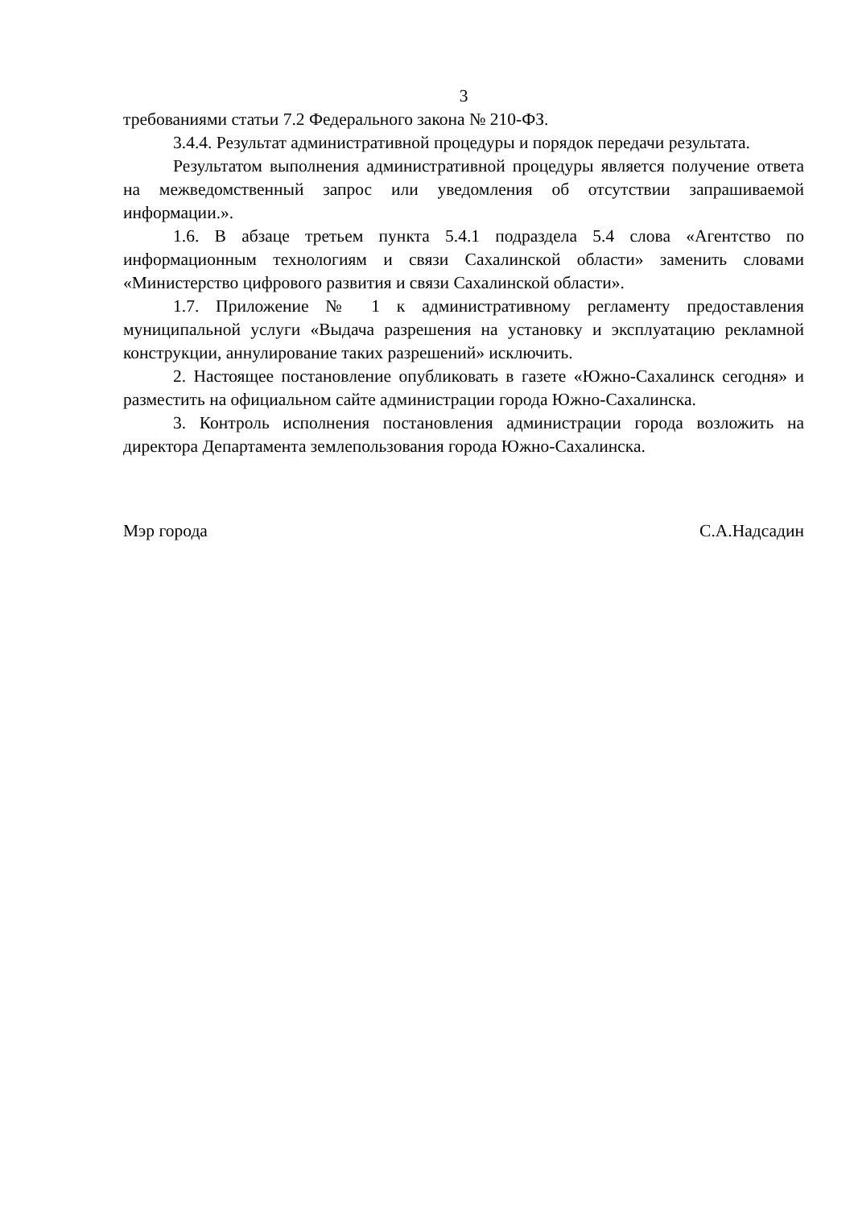3
требованиями статьи 7.2 Федерального закона № 210-ФЗ.
3.4.4. Результат административной процедуры и порядок передачи результата.
Результатом выполнения административной процедуры является получение ответа на межведомственный запрос или уведомления об отсутствии запрашиваемой информации.».
1.6. В абзаце третьем пункта 5.4.1 подраздела 5.4 слова «Агентство по информационным технологиям и связи Сахалинской области» заменить словами «Министерство цифрового развития и связи Сахалинской области».
1.7. Приложение № 1 к административному регламенту предоставления муниципальной услуги «Выдача разрешения на установку и эксплуатацию рекламной конструкции, аннулирование таких разрешений» исключить.
2. Настоящее постановление опубликовать в газете «Южно-Сахалинск сегодня» и разместить на официальном сайте администрации города Южно-Сахалинска.
3. Контроль исполнения постановления администрации города возложить на директора Департамента землепользования города Южно-Сахалинска.
Мэр города С.А.Надсадин